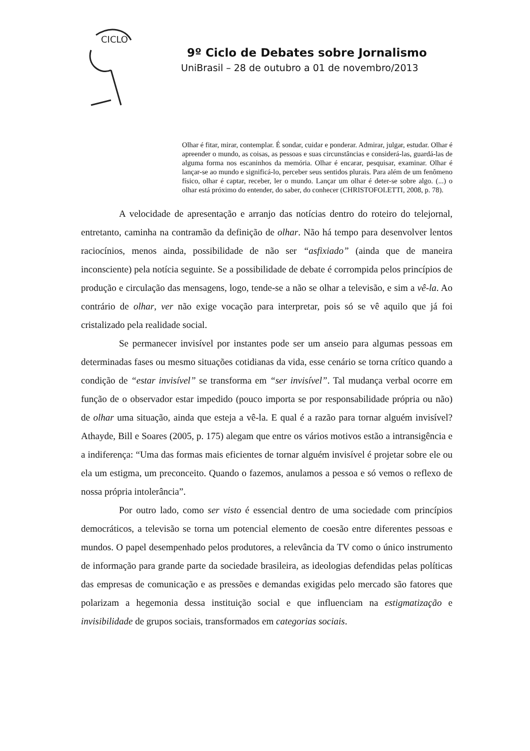CICLO
9º Ciclo de Debates sobre Jornalismo
UniBrasil – 28 de outubro a 01 de novembro/2013
Olhar é fitar, mirar, contemplar. É sondar, cuidar e ponderar. Admirar, julgar, estudar. Olhar é apreender o mundo, as coisas, as pessoas e suas circunstâncias e considerá-las, guardá-las de alguma forma nos escaninhos da memória. Olhar é encarar, pesquisar, examinar. Olhar é lançar-se ao mundo e significá-lo, perceber seus sentidos plurais. Para além de um fenômeno físico, olhar é captar, receber, ler o mundo. Lançar um olhar é deter-se sobre algo. (...) o olhar está próximo do entender, do saber, do conhecer (CHRISTOFOLETTI, 2008, p. 78).
A velocidade de apresentação e arranjo das notícias dentro do roteiro do telejornal, entretanto, caminha na contramão da definição de olhar. Não há tempo para desenvolver lentos raciocínios, menos ainda, possibilidade de não ser “asfixiado” (ainda que de maneira inconsciente) pela notícia seguinte. Se a possibilidade de debate é corrompida pelos princípios de produção e circulação das mensagens, logo, tende-se a não se olhar a televisão, e sim a vê-la. Ao contrário de olhar, ver não exige vocação para interpretar, pois só se vê aquilo que já foi cristalizado pela realidade social.
Se permanecer invisível por instantes pode ser um anseio para algumas pessoas em determinadas fases ou mesmo situações cotidianas da vida, esse cenário se torna crítico quando a condição de “estar invisível” se transforma em “ser invisível”. Tal mudança verbal ocorre em função de o observador estar impedido (pouco importa se por responsabilidade própria ou não) de olhar uma situação, ainda que esteja a vê-la. E qual é a razão para tornar alguém invisível? Athayde, Bill e Soares (2005, p. 175) alegam que entre os vários motivos estão a intransigência e a indiferença: “Uma das formas mais eficientes de tornar alguém invisível é projetar sobre ele ou ela um estigma, um preconceito. Quando o fazemos, anulamos a pessoa e só vemos o reflexo de nossa própria intolerância”.
Por outro lado, como ser visto é essencial dentro de uma sociedade com princípios democráticos, a televisão se torna um potencial elemento de coesão entre diferentes pessoas e mundos. O papel desempenhado pelos produtores, a relevância da TV como o único instrumento de informação para grande parte da sociedade brasileira, as ideologias defendidas pelas políticas das empresas de comunicação e as pressões e demandas exigidas pelo mercado são fatores que polarizam a hegemonia dessa instituição social e que influenciam na estigmatização e invisibilidade de grupos sociais, transformados em categorias sociais.